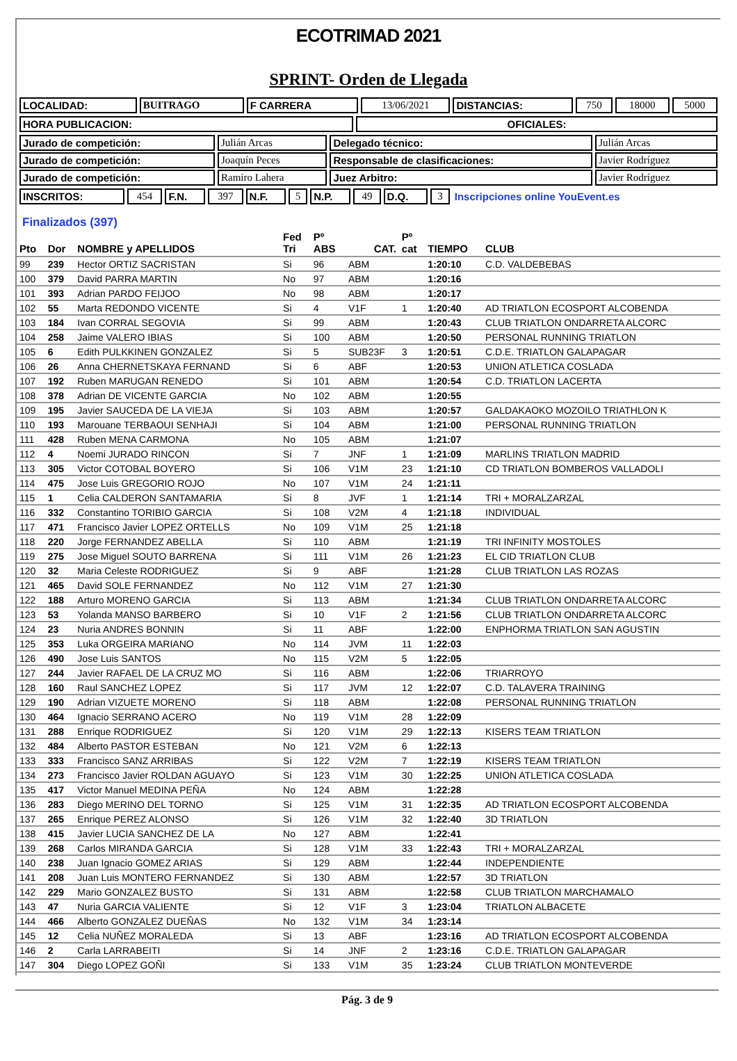ECOTRIMAD 2021
SPRINT- Orden de Llegada
| LOCALIDAD: | BUITRAGO | F CARRERA | 13/06/2021 | DISTANCIAS: | 750 | 18000 | 5000 |
| HORA PUBLICACION: | OFICIALES: |
| Jurado de competición: | Julián Arcas | Delegado técnico: | Julián Arcas |
| Jurado de competición: | Joaquín Peces | Responsable de clasificaciones: | Javier Rodríguez |
| Jurado de competición: | Ramiro Lahera | Juez Arbitro: | Javier Rodríguez |
| INSCRITOS: | 454 | F.N. | 397 | N.F. | 5 | N.P. | 49 | D.Q. | 3 | Inscripciones online YouEvent.es |
Finalizados (397)
| Pto | Dor | NOMBRE y APELLIDOS | Fed Tri | Pº ABS | CAT. | Pº cat | TIEMPO | CLUB |
| --- | --- | --- | --- | --- | --- | --- | --- | --- |
| 99 | 239 | Hector ORTIZ SACRISTAN | Si | 96 | ABM | | 1:20:10 | C.D. VALDEBEBAS |
| 100 | 379 | David PARRA MARTIN | No | 97 | ABM | | 1:20:16 | |
| 101 | 393 | Adrian PARDO FEIJOO | No | 98 | ABM | | 1:20:17 | |
| 102 | 55 | Marta REDONDO VICENTE | Si | 4 | V1F | 1 | 1:20:40 | AD TRIATLON ECOSPORT ALCOBENDA |
| 103 | 184 | Ivan CORRAL SEGOVIA | Si | 99 | ABM | | 1:20:43 | CLUB TRIATLON ONDARRETA ALCORC |
| 104 | 258 | Jaime VALERO IBIAS | Si | 100 | ABM | | 1:20:50 | PERSONAL RUNNING TRIATLON |
| 105 | 6 | Edith PULKKINEN GONZALEZ | Si | 5 | SUB23F | 3 | 1:20:51 | C.D.E. TRIATLON GALAPAGAR |
| 106 | 26 | Anna CHERNETSKAYA FERNAND | Si | 6 | ABF | | 1:20:53 | UNION ATLETICA COSLADA |
| 107 | 192 | Ruben MARUGAN RENEDO | Si | 101 | ABM | | 1:20:54 | C.D. TRIATLON LACERTA |
| 108 | 378 | Adrian DE VICENTE GARCIA | No | 102 | ABM | | 1:20:55 | |
| 109 | 195 | Javier SAUCEDA DE LA VIEJA | Si | 103 | ABM | | 1:20:57 | GALDAKAOKO MOZOILO TRIATHLON K |
| 110 | 193 | Marouane TERBAOUI SENHAJI | Si | 104 | ABM | | 1:21:00 | PERSONAL RUNNING TRIATLON |
| 111 | 428 | Ruben MENA CARMONA | No | 105 | ABM | | 1:21:07 | |
| 112 | 4 | Noemi JURADO RINCON | Si | 7 | JNF | 1 | 1:21:09 | MARLINS TRIATLON MADRID |
| 113 | 305 | Victor COTOBAL BOYERO | Si | 106 | V1M | 23 | 1:21:10 | CD TRIATLON BOMBEROS VALLADOLI |
| 114 | 475 | Jose Luis GREGORIO ROJO | No | 107 | V1M | 24 | 1:21:11 | |
| 115 | 1 | Celia CALDERON SANTAMARIA | Si | 8 | JVF | 1 | 1:21:14 | TRI + MORALZARZAL |
| 116 | 332 | Constantino TORIBIO GARCIA | Si | 108 | V2M | 4 | 1:21:18 | INDIVIDUAL |
| 117 | 471 | Francisco Javier LOPEZ ORTELLS | No | 109 | V1M | 25 | 1:21:18 | |
| 118 | 220 | Jorge FERNANDEZ ABELLA | Si | 110 | ABM | | 1:21:19 | TRI INFINITY MOSTOLES |
| 119 | 275 | Jose Miguel SOUTO BARRENA | Si | 111 | V1M | 26 | 1:21:23 | EL CID TRIATLON CLUB |
| 120 | 32 | Maria Celeste RODRIGUEZ | Si | 9 | ABF | | 1:21:28 | CLUB TRIATLON LAS ROZAS |
| 121 | 465 | David SOLE FERNANDEZ | No | 112 | V1M | 27 | 1:21:30 | |
| 122 | 188 | Arturo MORENO GARCIA | Si | 113 | ABM | | 1:21:34 | CLUB TRIATLON ONDARRETA ALCORC |
| 123 | 53 | Yolanda MANSO BARBERO | Si | 10 | V1F | 2 | 1:21:56 | CLUB TRIATLON ONDARRETA ALCORC |
| 124 | 23 | Nuria ANDRES BONNIN | Si | 11 | ABF | | 1:22:00 | ENPHORMA TRIATLON SAN AGUSTIN |
| 125 | 353 | Luka ORGEIRA MARIANO | No | 114 | JVM | 11 | 1:22:03 | |
| 126 | 490 | Jose Luis SANTOS | No | 115 | V2M | 5 | 1:22:05 | |
| 127 | 244 | Javier RAFAEL DE LA CRUZ MO | Si | 116 | ABM | | 1:22:06 | TRIARROYO |
| 128 | 160 | Raul SANCHEZ LOPEZ | Si | 117 | JVM | 12 | 1:22:07 | C.D. TALAVERA TRAINING |
| 129 | 190 | Adrian VIZUETE MORENO | Si | 118 | ABM | | 1:22:08 | PERSONAL RUNNING TRIATLON |
| 130 | 464 | Ignacio SERRANO ACERO | No | 119 | V1M | 28 | 1:22:09 | |
| 131 | 288 | Enrique RODRIGUEZ | Si | 120 | V1M | 29 | 1:22:13 | KISERS TEAM TRIATLON |
| 132 | 484 | Alberto PASTOR ESTEBAN | No | 121 | V2M | 6 | 1:22:13 | |
| 133 | 333 | Francisco SANZ ARRIBAS | Si | 122 | V2M | 7 | 1:22:19 | KISERS TEAM TRIATLON |
| 134 | 273 | Francisco Javier ROLDAN AGUAYO | Si | 123 | V1M | 30 | 1:22:25 | UNION ATLETICA COSLADA |
| 135 | 417 | Victor Manuel MEDINA PEÑA | No | 124 | ABM | | 1:22:28 | |
| 136 | 283 | Diego MERINO DEL TORNO | Si | 125 | V1M | 31 | 1:22:35 | AD TRIATLON ECOSPORT ALCOBENDA |
| 137 | 265 | Enrique PEREZ ALONSO | Si | 126 | V1M | 32 | 1:22:40 | 3D TRIATLON |
| 138 | 415 | Javier LUCIA SANCHEZ DE LA | No | 127 | ABM | | 1:22:41 | |
| 139 | 268 | Carlos MIRANDA GARCIA | Si | 128 | V1M | 33 | 1:22:43 | TRI + MORALZARZAL |
| 140 | 238 | Juan Ignacio GOMEZ ARIAS | Si | 129 | ABM | | 1:22:44 | INDEPENDIENTE |
| 141 | 208 | Juan Luis MONTERO FERNANDEZ | Si | 130 | ABM | | 1:22:57 | 3D TRIATLON |
| 142 | 229 | Mario GONZALEZ BUSTO | Si | 131 | ABM | | 1:22:58 | CLUB TRIATLON MARCHAMALO |
| 143 | 47 | Nuria GARCIA VALIENTE | Si | 12 | V1F | 3 | 1:23:04 | TRIATLON ALBACETE |
| 144 | 466 | Alberto GONZALEZ DUEÑAS | No | 132 | V1M | 34 | 1:23:14 | |
| 145 | 12 | Celia NUÑEZ MORALEDA | Si | 13 | ABF | | 1:23:16 | AD TRIATLON ECOSPORT ALCOBENDA |
| 146 | 2 | Carla LARRABEITI | Si | 14 | JNF | 2 | 1:23:16 | C.D.E. TRIATLON GALAPAGAR |
| 147 | 304 | Diego LOPEZ GOÑI | Si | 133 | V1M | 35 | 1:23:24 | CLUB TRIATLON MONTEVERDE |
Pág. 3 de 9